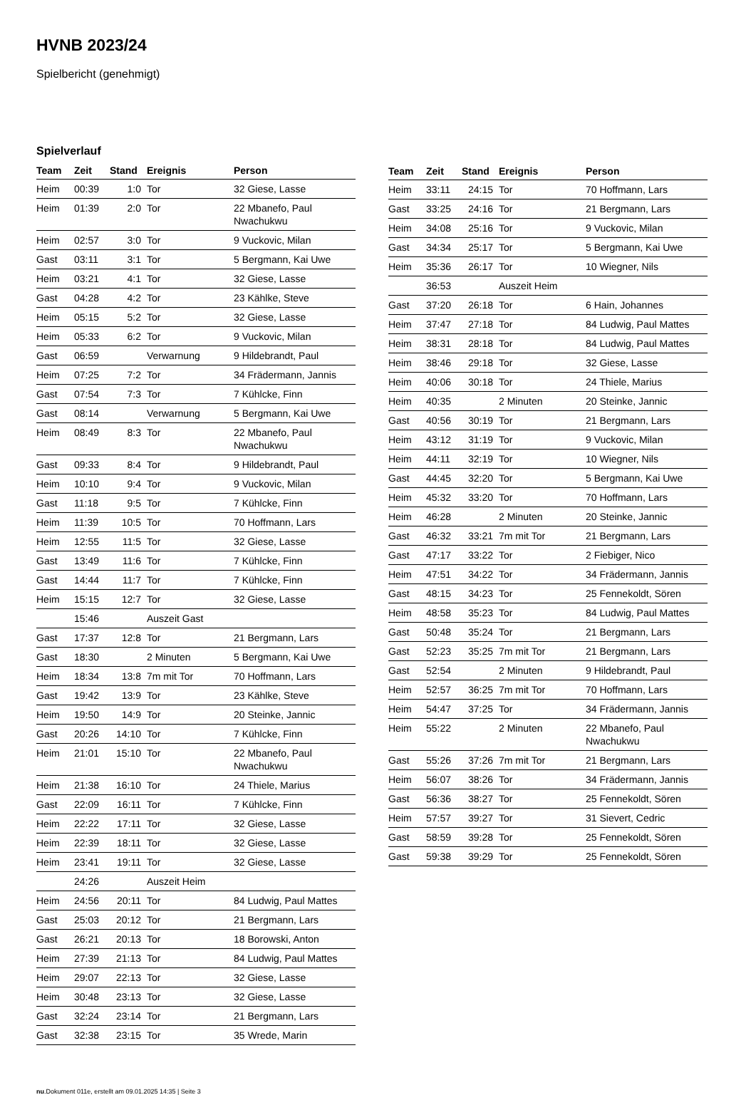HVNB 2023/24
Spielbericht (genehmigt)
Spielverlauf
| Team | Zeit | Stand | Ereignis | Person |
| --- | --- | --- | --- | --- |
| Heim | 00:39 | 1:0 | Tor | 32 Giese, Lasse |
| Heim | 01:39 | 2:0 | Tor | 22 Mbanefo, Paul Nwachukwu |
| Heim | 02:57 | 3:0 | Tor | 9 Vuckovic, Milan |
| Gast | 03:11 | 3:1 | Tor | 5 Bergmann, Kai Uwe |
| Heim | 03:21 | 4:1 | Tor | 32 Giese, Lasse |
| Gast | 04:28 | 4:2 | Tor | 23 Kählke, Steve |
| Heim | 05:15 | 5:2 | Tor | 32 Giese, Lasse |
| Heim | 05:33 | 6:2 | Tor | 9 Vuckovic, Milan |
| Gast | 06:59 | | Verwarnung | 9 Hildebrandt, Paul |
| Heim | 07:25 | 7:2 | Tor | 34 Frädermann, Jannis |
| Gast | 07:54 | 7:3 | Tor | 7 Kühlcke, Finn |
| Gast | 08:14 | | Verwarnung | 5 Bergmann, Kai Uwe |
| Heim | 08:49 | 8:3 | Tor | 22 Mbanefo, Paul Nwachukwu |
| Gast | 09:33 | 8:4 | Tor | 9 Hildebrandt, Paul |
| Heim | 10:10 | 9:4 | Tor | 9 Vuckovic, Milan |
| Gast | 11:18 | 9:5 | Tor | 7 Kühlcke, Finn |
| Heim | 11:39 | 10:5 | Tor | 70 Hoffmann, Lars |
| Heim | 12:55 | 11:5 | Tor | 32 Giese, Lasse |
| Gast | 13:49 | 11:6 | Tor | 7 Kühlcke, Finn |
| Gast | 14:44 | 11:7 | Tor | 7 Kühlcke, Finn |
| Heim | 15:15 | 12:7 | Tor | 32 Giese, Lasse |
| | 15:46 | | Auszeit Gast | |
| Gast | 17:37 | 12:8 | Tor | 21 Bergmann, Lars |
| Gast | 18:30 | | 2 Minuten | 5 Bergmann, Kai Uwe |
| Heim | 18:34 | 13:8 | 7m mit Tor | 70 Hoffmann, Lars |
| Gast | 19:42 | 13:9 | Tor | 23 Kählke, Steve |
| Heim | 19:50 | 14:9 | Tor | 20 Steinke, Jannic |
| Gast | 20:26 | 14:10 | Tor | 7 Kühlcke, Finn |
| Heim | 21:01 | 15:10 | Tor | 22 Mbanefo, Paul Nwachukwu |
| Heim | 21:38 | 16:10 | Tor | 24 Thiele, Marius |
| Gast | 22:09 | 16:11 | Tor | 7 Kühlcke, Finn |
| Heim | 22:22 | 17:11 | Tor | 32 Giese, Lasse |
| Heim | 22:39 | 18:11 | Tor | 32 Giese, Lasse |
| Heim | 23:41 | 19:11 | Tor | 32 Giese, Lasse |
| | 24:26 | | Auszeit Heim | |
| Heim | 24:56 | 20:11 | Tor | 84 Ludwig, Paul Mattes |
| Gast | 25:03 | 20:12 | Tor | 21 Bergmann, Lars |
| Gast | 26:21 | 20:13 | Tor | 18 Borowski, Anton |
| Heim | 27:39 | 21:13 | Tor | 84 Ludwig, Paul Mattes |
| Heim | 29:07 | 22:13 | Tor | 32 Giese, Lasse |
| Heim | 30:48 | 23:13 | Tor | 32 Giese, Lasse |
| Gast | 32:24 | 23:14 | Tor | 21 Bergmann, Lars |
| Gast | 32:38 | 23:15 | Tor | 35 Wrede, Marin |
| Team | Zeit | Stand | Ereignis | Person |
| --- | --- | --- | --- | --- |
| Heim | 33:11 | 24:15 | Tor | 70 Hoffmann, Lars |
| Gast | 33:25 | 24:16 | Tor | 21 Bergmann, Lars |
| Heim | 34:08 | 25:16 | Tor | 9 Vuckovic, Milan |
| Gast | 34:34 | 25:17 | Tor | 5 Bergmann, Kai Uwe |
| Heim | 35:36 | 26:17 | Tor | 10 Wiegner, Nils |
| | 36:53 | | Auszeit Heim | |
| Gast | 37:20 | 26:18 | Tor | 6 Hain, Johannes |
| Heim | 37:47 | 27:18 | Tor | 84 Ludwig, Paul Mattes |
| Heim | 38:31 | 28:18 | Tor | 84 Ludwig, Paul Mattes |
| Heim | 38:46 | 29:18 | Tor | 32 Giese, Lasse |
| Heim | 40:06 | 30:18 | Tor | 24 Thiele, Marius |
| Heim | 40:35 | | 2 Minuten | 20 Steinke, Jannic |
| Gast | 40:56 | 30:19 | Tor | 21 Bergmann, Lars |
| Heim | 43:12 | 31:19 | Tor | 9 Vuckovic, Milan |
| Heim | 44:11 | 32:19 | Tor | 10 Wiegner, Nils |
| Gast | 44:45 | 32:20 | Tor | 5 Bergmann, Kai Uwe |
| Heim | 45:32 | 33:20 | Tor | 70 Hoffmann, Lars |
| Heim | 46:28 | | 2 Minuten | 20 Steinke, Jannic |
| Gast | 46:32 | 33:21 | 7m mit Tor | 21 Bergmann, Lars |
| Gast | 47:17 | 33:22 | Tor | 2 Fiebiger, Nico |
| Heim | 47:51 | 34:22 | Tor | 34 Frädermann, Jannis |
| Gast | 48:15 | 34:23 | Tor | 25 Fennekoldt, Sören |
| Heim | 48:58 | 35:23 | Tor | 84 Ludwig, Paul Mattes |
| Gast | 50:48 | 35:24 | Tor | 21 Bergmann, Lars |
| Gast | 52:23 | 35:25 | 7m mit Tor | 21 Bergmann, Lars |
| Gast | 52:54 | | 2 Minuten | 9 Hildebrandt, Paul |
| Heim | 52:57 | 36:25 | 7m mit Tor | 70 Hoffmann, Lars |
| Heim | 54:47 | 37:25 | Tor | 34 Frädermann, Jannis |
| Heim | 55:22 | | 2 Minuten | 22 Mbanefo, Paul Nwachukwu |
| Gast | 55:26 | 37:26 | 7m mit Tor | 21 Bergmann, Lars |
| Heim | 56:07 | 38:26 | Tor | 34 Frädermann, Jannis |
| Gast | 56:36 | 38:27 | Tor | 25 Fennekoldt, Sören |
| Heim | 57:57 | 39:27 | Tor | 31 Sievert, Cedric |
| Gast | 58:59 | 39:28 | Tor | 25 Fennekoldt, Sören |
| Gast | 59:38 | 39:29 | Tor | 25 Fennekoldt, Sören |
nu.Dokument 011e, erstellt am 09.01.2025 14:35 | Seite 3